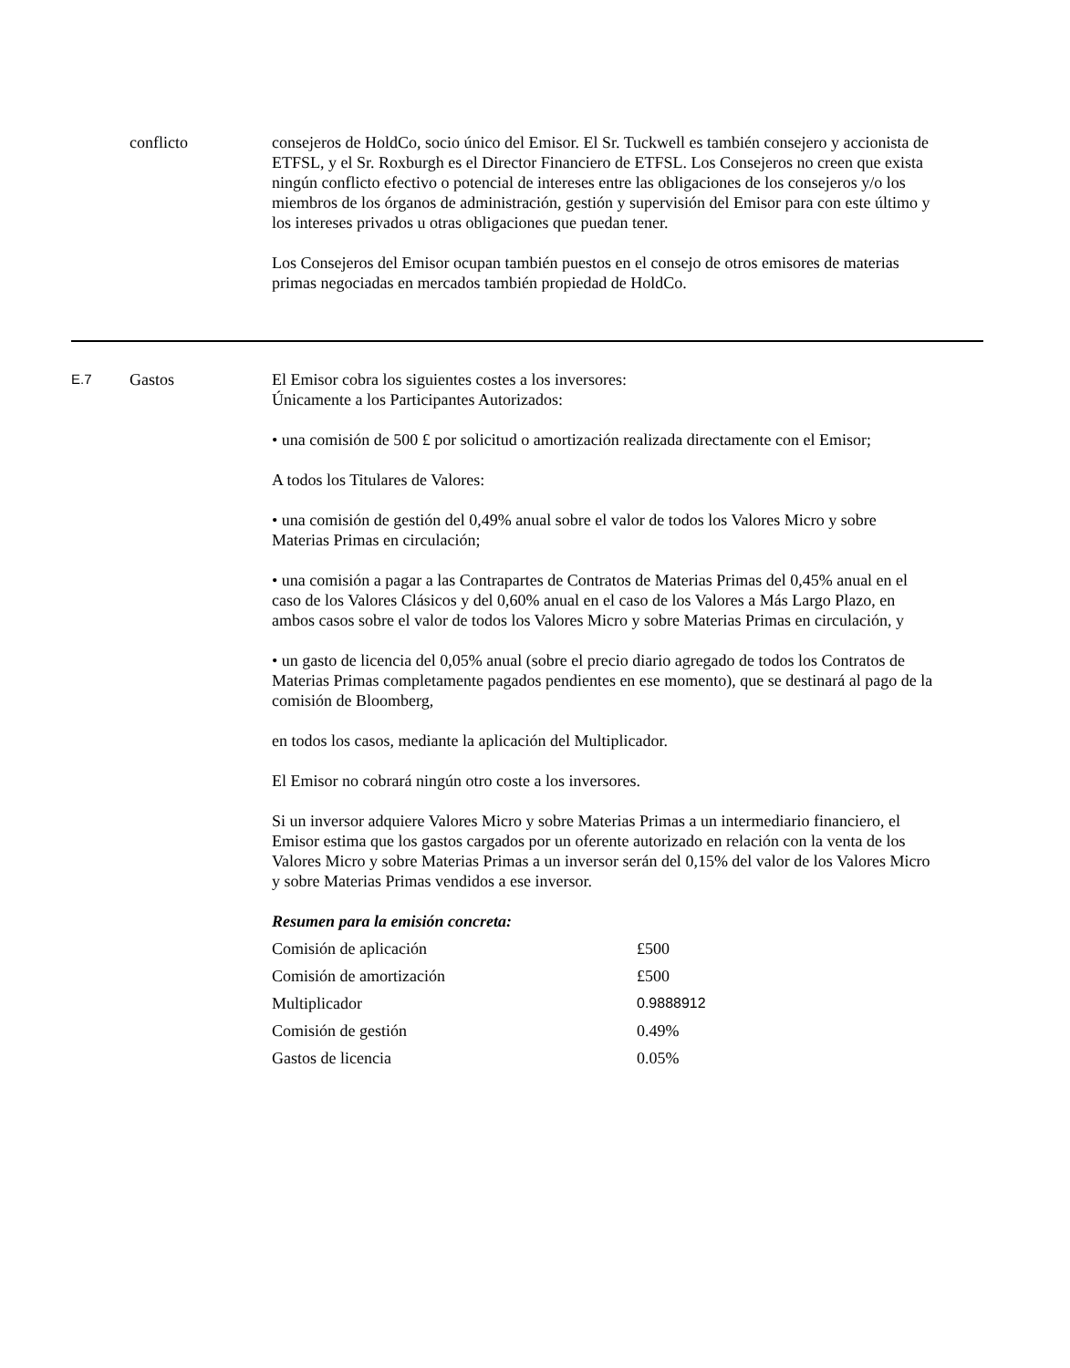conflicto consejeros de HoldCo, socio único del Emisor. El Sr. Tuckwell es también consejero y accionista de ETFSL, y el Sr. Roxburgh es el Director Financiero de ETFSL. Los Consejeros no creen que exista ningún conflicto efectivo o potencial de intereses entre las obligaciones de los consejeros y/o los miembros de los órganos de administración, gestión y supervisión del Emisor para con este último y los intereses privados u otras obligaciones que puedan tener.
Los Consejeros del Emisor ocupan también puestos en el consejo de otros emisores de materias primas negociadas en mercados también propiedad de HoldCo.
E.7
Gastos El Emisor cobra los siguientes costes a los inversores:
Únicamente a los Participantes Autorizados:
• una comisión de 500 £ por solicitud o amortización realizada directamente con el Emisor;
A todos los Titulares de Valores:
• una comisión de gestión del 0,49% anual sobre el valor de todos los Valores Micro y sobre Materias Primas en circulación;
• una comisión a pagar a las Contrapartes de Contratos de Materias Primas del 0,45% anual en el caso de los Valores Clásicos y del 0,60% anual en el caso de los Valores a Más Largo Plazo, en ambos casos sobre el valor de todos los Valores Micro y sobre Materias Primas en circulación, y
• un gasto de licencia del 0,05% anual (sobre el precio diario agregado de todos los Contratos de Materias Primas completamente pagados pendientes en ese momento), que se destinará al pago de la comisión de Bloomberg,
en todos los casos, mediante la aplicación del Multiplicador.
El Emisor no cobrará ningún otro coste a los inversores.
Si un inversor adquiere Valores Micro y sobre Materias Primas a un intermediario financiero, el Emisor estima que los gastos cargados por un oferente autorizado en relación con la venta de los Valores Micro y sobre Materias Primas a un inversor serán del 0,15% del valor de los Valores Micro y sobre Materias Primas vendidos a ese inversor.
Resumen para la emisión concreta:
| Comisión de aplicación | £500 |
| Comisión de amortización | £500 |
| Multiplicador | 0.9888912 |
| Comisión de gestión | 0.49% |
| Gastos de licencia | 0.05% |